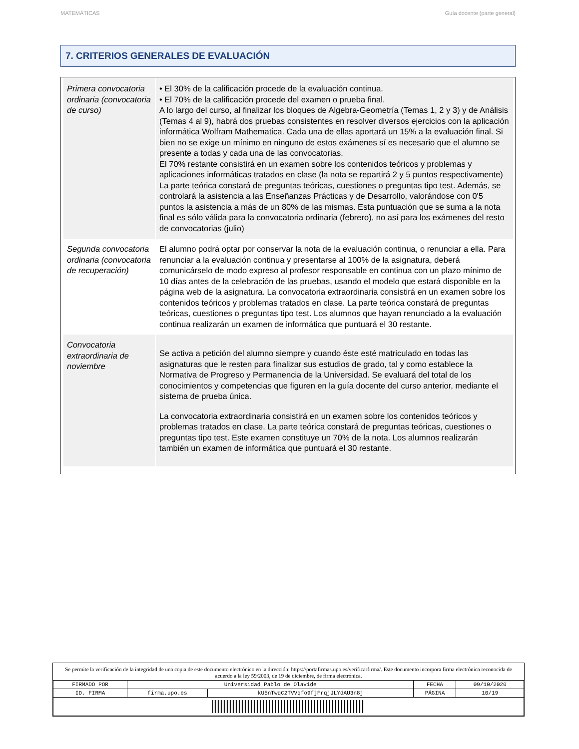MATEMÁTICAS Guía docente (parte general)
7. CRITERIOS GENERALES DE EVALUACIÓN
| Primera convocatoria ordinaria (convocatoria de curso) | • El 30% de la calificación procede de la evaluación continua. • El 70% de la calificación procede del examen o prueba final. A lo largo del curso, al finalizar los bloques de Algebra-Geometría (Temas 1, 2 y 3) y de Análisis (Temas 4 al 9), habrá dos pruebas consistentes en resolver diversos ejercicios con la aplicación informática Wolfram Mathematica. Cada una de ellas aportará un 15% a la evaluación final. Si bien no se exige un mínimo en ninguno de estos exámenes sí es necesario que el alumno se presente a todas y cada una de las convocatorias. El 70% restante consistirá en un examen sobre los contenidos teóricos y problemas y aplicaciones informáticas tratados en clase (la nota se repartirá 2 y 5 puntos respectivamente) La parte teórica constará de preguntas teóricas, cuestiones o preguntas tipo test. Además, se controlará la asistencia a las Enseñanzas Prácticas y de Desarrollo, valorándose con 0'5 puntos la asistencia a más de un 80% de las mismas. Esta puntuación que se suma a la nota final es sólo válida para la convocatoria ordinaria (febrero), no así para los exámenes del resto de convocatorias (julio) |
| Segunda convocatoria ordinaria (convocatoria de recuperación) | El alumno podrá optar por conservar la nota de la evaluación continua, o renunciar a ella. Para renunciar a la evaluación continua y presentarse al 100% de la asignatura, deberá comunicárselo de modo expreso al profesor responsable en continua con un plazo mínimo de 10 días antes de la celebración de las pruebas, usando el modelo que estará disponible en la página web de la asignatura. La convocatoria extraordinaria consistirá en un examen sobre los contenidos teóricos y problemas tratados en clase. La parte teórica constará de preguntas teóricas, cuestiones o preguntas tipo test. Los alumnos que hayan renunciado a la evaluación continua realizarán un examen de informática que puntuará el 30 restante. |
| Convocatoria extraordinaria de noviembre | Se activa a petición del alumno siempre y cuando éste esté matriculado en todas las asignaturas que le resten para finalizar sus estudios de grado, tal y como establece la Normativa de Progreso y Permanencia de la Universidad. Se evaluará del total de los conocimientos y competencias que figuren en la guía docente del curso anterior, mediante el sistema de prueba única. La convocatoria extraordinaria consistirá en un examen sobre los contenidos teóricos y problemas tratados en clase. La parte teórica constará de preguntas teóricas, cuestiones o preguntas tipo test. Este examen constituye un 70% de la nota. Los alumnos realizarán también un examen de informática que puntuará el 30 restante. |
Se permite la verificación de la integridad de una copia de este documento electrónico en la dirección: https://portafirmas.upo.es/verificarfirma/. Este documento incorpora firma electrónica reconocida de acuerdo a la ley 59/2003, de 19 de diciembre, de firma electrónica.
| FIRMADO POR | Universidad Pablo de Olavide | | FECHA | 09/10/2020 |
| ID. FIRMA | firma.upo.es | kU5nTwqC2TVVqfo9fjFrqjJLYdAU3n8j | PÁGINA | 10/19 |